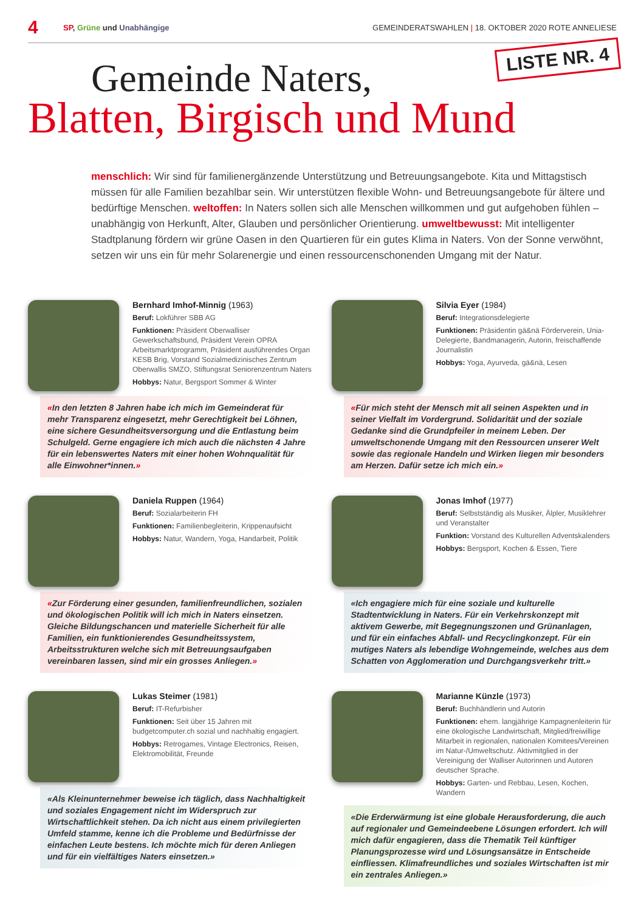4 SP, Grüne und Unabhängige GEMEINDERATSWAHLEN | 18. OKTOBER 2020 ROTE ANNELIESE
LISTE NR. 4
Gemeinde Naters,
Blatten, Birgisch und Mund
menschlich: Wir sind für familienergänzende Unterstützung und Betreuungsangebote. Kita und Mittagstisch müssen für alle Familien bezahlbar sein. Wir unterstützen flexible Wohn- und Betreuungsangebote für ältere und bedürftige Menschen. weltoffen: In Naters sollen sich alle Menschen willkommen und gut aufgehoben fühlen – unabhängig von Herkunft, Alter, Glauben und persönlicher Orientierung. umweltbewusst: Mit intelligenter Stadtplanung fördern wir grüne Oasen in den Quartieren für ein gutes Klima in Naters. Von der Sonne verwöhnt, setzen wir uns ein für mehr Solarenergie und einen ressourcenschonenden Umgang mit der Natur.
Bernhard Imhof-Minnig (1963)
Beruf: Lokführer SBB AG
Funktionen: Präsident Oberwalliser Gewerkschaftsbund, Präsident Verein OPRA Arbeitsmarktprogramm, Präsident ausführendes Organ KESB Brig, Vorstand Sozialmedizinisches Zentrum Oberwallis SMZO, Stiftungsrat Seniorenzentrum Naters
Hobbys: Natur, Bergsport Sommer & Winter
«In den letzten 8 Jahren habe ich mich im Gemeinderat für mehr Transparenz eingesetzt, mehr Gerechtigkeit bei Löhnen, eine sichere Gesundheitsversorgung und die Entlastung beim Schulgeld. Gerne engagiere ich mich auch die nächsten 4 Jahre für ein lebenswertes Naters mit einer hohen Wohnqualität für alle Einwohner*innen.»
Silvia Eyer (1984)
Beruf: Integrationsdelegierte
Funktionen: Präsidentin gä&nä Förderverein, Unia-Delegierte, Bandmanagerin, Autorin, freischaffende Journalistin
Hobbys: Yoga, Ayurveda, gä&nä, Lesen
«Für mich steht der Mensch mit all seinen Aspekten und in seiner Vielfalt im Vordergrund. Solidarität und der soziale Gedanke sind die Grundpfeiler in meinem Leben. Der umweltschonende Umgang mit den Ressourcen unserer Welt sowie das regionale Handeln und Wirken liegen mir besonders am Herzen. Dafür setze ich mich ein.»
Daniela Ruppen (1964)
Beruf: Sozialarbeiterin FH
Funktionen: Familienbegleiterin, Krippenaufsicht
Hobbys: Natur, Wandern, Yoga, Handarbeit, Politik
«Zur Förderung einer gesunden, familienfreundlichen, sozialen und ökologischen Politik will ich mich in Naters einsetzen. Gleiche Bildungschancen und materielle Sicherheit für alle Familien, ein funktionierendes Gesundheitssystem, Arbeitsstrukturen welche sich mit Betreuungsaufgaben vereinbaren lassen, sind mir ein grosses Anliegen.»
Jonas Imhof (1977)
Beruf: Selbstständig als Musiker, Älpler, Musiklehrer und Veranstalter
Funktion: Vorstand des Kulturellen Adventskalenders
Hobbys: Bergsport, Kochen & Essen, Tiere
«Ich engagiere mich für eine soziale und kulturelle Stadtentwicklung in Naters. Für ein Verkehrskonzept mit aktivem Gewerbe, mit Begegnungszonen und Grünanlagen, und für ein einfaches Abfall- und Recyclingkonzept. Für ein mutiges Naters als lebendige Wohngemeinde, welches aus dem Schatten von Agglomeration und Durchgangsverkehr tritt.»
Lukas Steimer (1981)
Beruf: IT-Refurbisher
Funktionen: Seit über 15 Jahren mit budgetcomputer.ch sozial und nachhaltig engagiert.
Hobbys: Retrogames, Vintage Electronics, Reisen, Elektromobilität, Freunde
«Als Kleinunternehmer beweise ich täglich, dass Nachhaltigkeit und soziales Engagement nicht im Widerspruch zur Wirtschaftlichkeit stehen. Da ich nicht aus einem privilegierten Umfeld stamme, kenne ich die Probleme und Bedürfnisse der einfachen Leute bestens. Ich möchte mich für deren Anliegen und für ein vielfältiges Naters einsetzen.»
Marianne Künzle (1973)
Beruf: Buchhändlerin und Autorin
Funktionen: ehem. langjährige Kampagnenleiterin für eine ökologische Landwirtschaft, Mitglied/freiwillige Mitarbeit in regionalen, nationalen Komitees/Vereinen im Natur-/Umweltschutz. Aktivmitglied in der Vereinigung der Walliser Autorinnen und Autoren deutscher Sprache.
Hobbys: Garten- und Rebbau, Lesen, Kochen, Wandern
«Die Erderwärmung ist eine globale Herausforderung, die auch auf regionaler und Gemeindeebene Lösungen erfordert. Ich will mich dafür engagieren, dass die Thematik Teil künftiger Planungsprozesse wird und Lösungsansätze in Entscheide einfliessen. Klimafreundliches und soziales Wirtschaften ist mir ein zentrales Anliegen.»